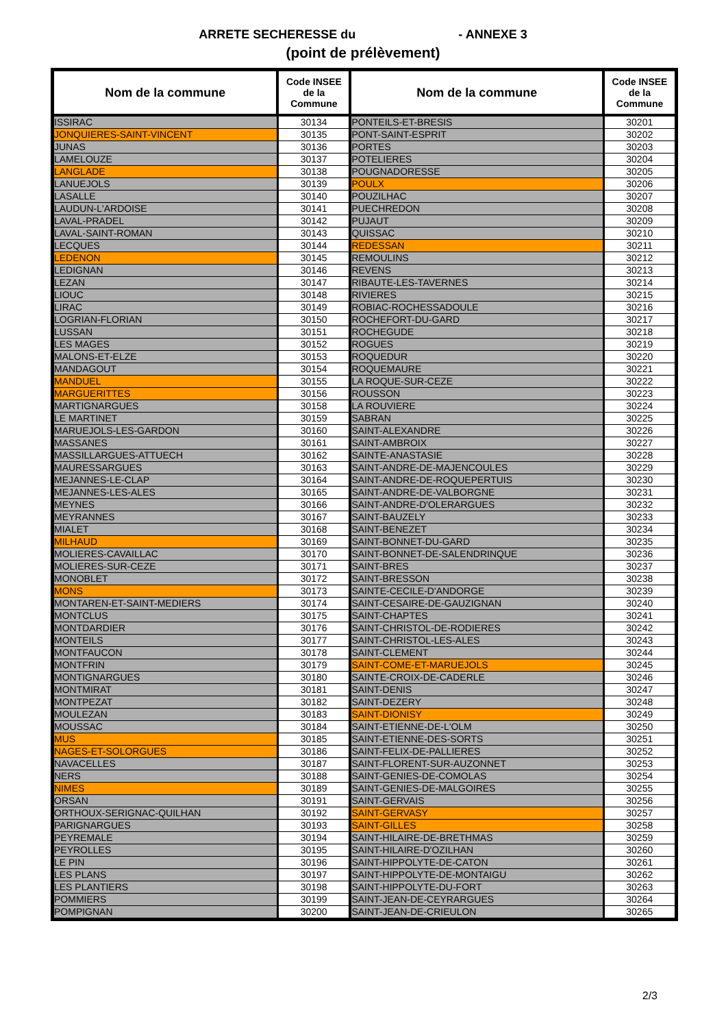ARRETE SECHERESSE du - ANNEXE 3
(point de prélèvement)
| Nom de la commune | Code INSEE de la Commune | Nom de la commune | Code INSEE de la Commune |
| --- | --- | --- | --- |
| ISSIRAC | 30134 | PONTEILS-ET-BRESIS | 30201 |
| JONQUIERES-SAINT-VINCENT | 30135 | PONT-SAINT-ESPRIT | 30202 |
| JUNAS | 30136 | PORTES | 30203 |
| LAMELOUZE | 30137 | POTELIERES | 30204 |
| LANGLADE | 30138 | POUGNADORESSE | 30205 |
| LANUEJOLS | 30139 | POULX | 30206 |
| LASALLE | 30140 | POUZILHAC | 30207 |
| LAUDUN-L'ARDOISE | 30141 | PUECHREDON | 30208 |
| LAVAL-PRADEL | 30142 | PUJAUT | 30209 |
| LAVAL-SAINT-ROMAN | 30143 | QUISSAC | 30210 |
| LECQUES | 30144 | REDESSAN | 30211 |
| LEDENON | 30145 | REMOULINS | 30212 |
| LEDIGNAN | 30146 | REVENS | 30213 |
| LEZAN | 30147 | RIBAUTE-LES-TAVERNES | 30214 |
| LIOUC | 30148 | RIVIERES | 30215 |
| LIRAC | 30149 | ROBIAC-ROCHESSADOULE | 30216 |
| LOGRIAN-FLORIAN | 30150 | ROCHEFORT-DU-GARD | 30217 |
| LUSSAN | 30151 | ROCHEGUDE | 30218 |
| LES MAGES | 30152 | ROGUES | 30219 |
| MALONS-ET-ELZE | 30153 | ROQUEDUR | 30220 |
| MANDAGOUT | 30154 | ROQUEMAURE | 30221 |
| MANDUEL | 30155 | LA ROQUE-SUR-CEZE | 30222 |
| MARGUERITTES | 30156 | ROUSSON | 30223 |
| MARTIGNARGUES | 30158 | LA ROUVIERE | 30224 |
| LE MARTINET | 30159 | SABRAN | 30225 |
| MARUEJOLS-LES-GARDON | 30160 | SAINT-ALEXANDRE | 30226 |
| MASSANES | 30161 | SAINT-AMBROIX | 30227 |
| MASSILLARGUES-ATTUECH | 30162 | SAINTE-ANASTASIE | 30228 |
| MAURESSARGUES | 30163 | SAINT-ANDRE-DE-MAJENCOULES | 30229 |
| MEJANNES-LE-CLAP | 30164 | SAINT-ANDRE-DE-ROQUEPERTUIS | 30230 |
| MEJANNES-LES-ALES | 30165 | SAINT-ANDRE-DE-VALBORGNE | 30231 |
| MEYNES | 30166 | SAINT-ANDRE-D'OLERARGUES | 30232 |
| MEYRANNES | 30167 | SAINT-BAUZELY | 30233 |
| MIALET | 30168 | SAINT-BENEZET | 30234 |
| MILHAUD | 30169 | SAINT-BONNET-DU-GARD | 30235 |
| MOLIERES-CAVAILLAC | 30170 | SAINT-BONNET-DE-SALENDRINQUE | 30236 |
| MOLIERES-SUR-CEZE | 30171 | SAINT-BRES | 30237 |
| MONOBLET | 30172 | SAINT-BRESSON | 30238 |
| MONS | 30173 | SAINTE-CECILE-D'ANDORGE | 30239 |
| MONTAREN-ET-SAINT-MEDIERS | 30174 | SAINT-CESAIRE-DE-GAUZIGNAN | 30240 |
| MONTCLUS | 30175 | SAINT-CHAPTES | 30241 |
| MONTDARDIER | 30176 | SAINT-CHRISTOL-DE-RODIERES | 30242 |
| MONTEILS | 30177 | SAINT-CHRISTOL-LES-ALES | 30243 |
| MONTFAUCON | 30178 | SAINT-CLEMENT | 30244 |
| MONTFRIN | 30179 | SAINT-COME-ET-MARUEJOLS | 30245 |
| MONTIGNARGUES | 30180 | SAINTE-CROIX-DE-CADERLE | 30246 |
| MONTMIRAT | 30181 | SAINT-DENIS | 30247 |
| MONTPEZAT | 30182 | SAINT-DEZERY | 30248 |
| MOULEZAN | 30183 | SAINT-DIONISY | 30249 |
| MOUSSAC | 30184 | SAINT-ETIENNE-DE-L'OLM | 30250 |
| MUS | 30185 | SAINT-ETIENNE-DES-SORTS | 30251 |
| NAGES-ET-SOLORGUES | 30186 | SAINT-FELIX-DE-PALLIERES | 30252 |
| NAVACELLES | 30187 | SAINT-FLORENT-SUR-AUZONNET | 30253 |
| NERS | 30188 | SAINT-GENIES-DE-COMOLAS | 30254 |
| NIMES | 30189 | SAINT-GENIES-DE-MALGOIRES | 30255 |
| ORSAN | 30191 | SAINT-GERVAIS | 30256 |
| ORTHOUX-SERIGNAC-QUILHAN | 30192 | SAINT-GERVASY | 30257 |
| PARIGNARGUES | 30193 | SAINT-GILLES | 30258 |
| PEYREMALE | 30194 | SAINT-HILAIRE-DE-BRETHMAS | 30259 |
| PEYROLLES | 30195 | SAINT-HILAIRE-D'OZILHAN | 30260 |
| LE PIN | 30196 | SAINT-HIPPOLYTE-DE-CATON | 30261 |
| LES PLANS | 30197 | SAINT-HIPPOLYTE-DE-MONTAIGU | 30262 |
| LES PLANTIERS | 30198 | SAINT-HIPPOLYTE-DU-FORT | 30263 |
| POMMIERS | 30199 | SAINT-JEAN-DE-CEYRARGUES | 30264 |
| POMPIGNAN | 30200 | SAINT-JEAN-DE-CRIEULON | 30265 |
2/3